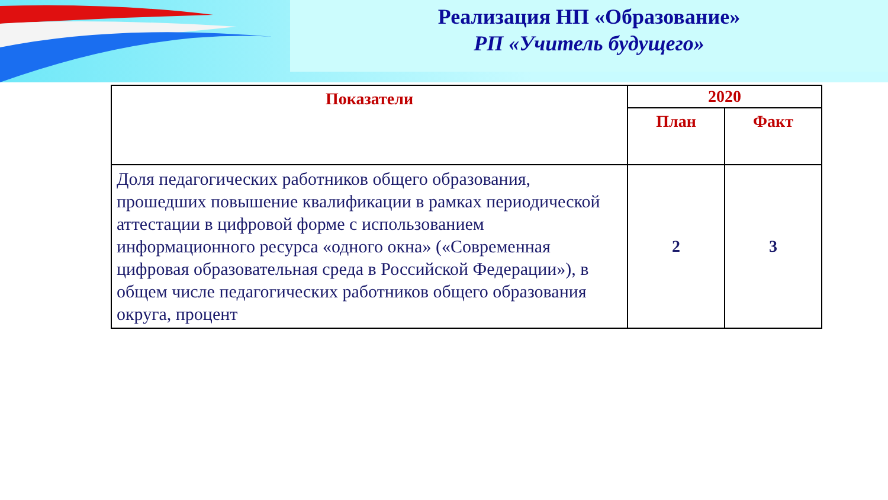Реализация НП «Образование»
РП «Учитель будущего»
| Показатели | 2020 | |
| --- | --- | --- |
| | План | Факт |
| Доля педагогических работников общего образования, прошедших повышение квалификации в рамках периодической аттестации в цифровой форме с использованием информационного ресурса «одного окна» («Современная цифровая образовательная среда в Российской Федерации»), в общем числе педагогических работников общего образования округа, процент | 2 | 3 |